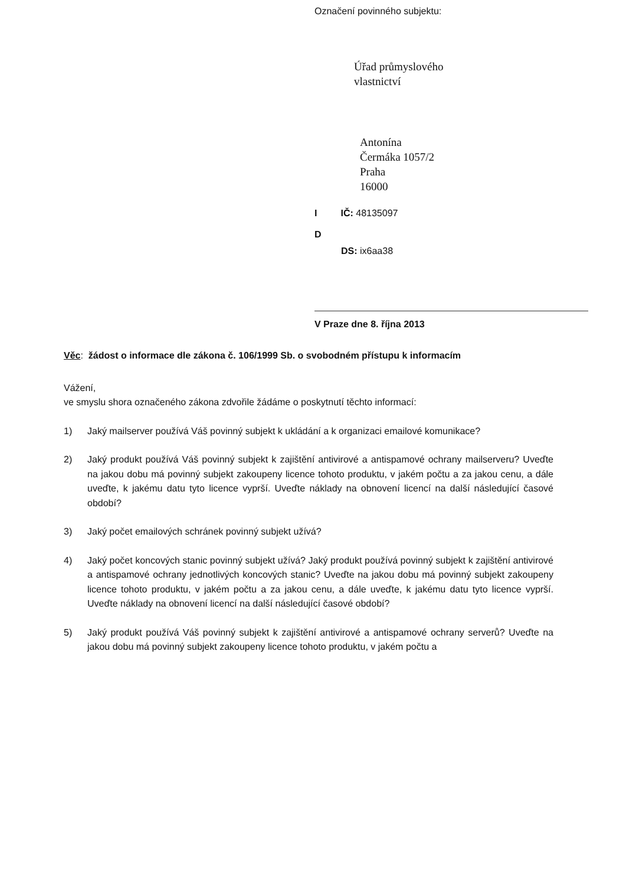Označení povinného subjektu:
Úřad průmyslového
vlastnictví
Antonína
Čermáka 1057/2
Praha
16000
I IČ: 48135097
D
DS: ix6aa38
V Praze dne 8. října 2013
Věc: žádost o informace dle zákona č. 106/1999 Sb. o svobodném přístupu k informacím
Vážení,
ve smyslu shora označeného zákona zdvořile žádáme o poskytnutí těchto informací:
1) Jaký mailserver používá Váš povinný subjekt k ukládání a k organizaci emailové komunikace?
2) Jaký produkt používá Váš povinný subjekt k zajištění antivirové a antispamové ochrany mailserveru? Uveďte na jakou dobu má povinný subjekt zakoupeny licence tohoto produktu, v jakém počtu a za jakou cenu, a dále uveďte, k jakému datu tyto licence vyprší. Uveďte náklady na obnovení licencí na další následující časové období?
3) Jaký počet emailových schránek povinný subjekt užívá?
4) Jaký počet koncových stanic povinný subjekt užívá? Jaký produkt používá povinný subjekt k zajištění antivirové a antispamové ochrany jednotlivých koncových stanic? Uveďte na jakou dobu má povinný subjekt zakoupeny licence tohoto produktu, v jakém počtu a za jakou cenu, a dále uveďte, k jakému datu tyto licence vyprší. Uveďte náklady na obnovení licencí na další následující časové období?
5) Jaký produkt používá Váš povinný subjekt k zajištění antivirové a antispamové ochrany serverů? Uveďte na jakou dobu má povinný subjekt zakoupeny licence tohoto produktu, v jakém počtu a